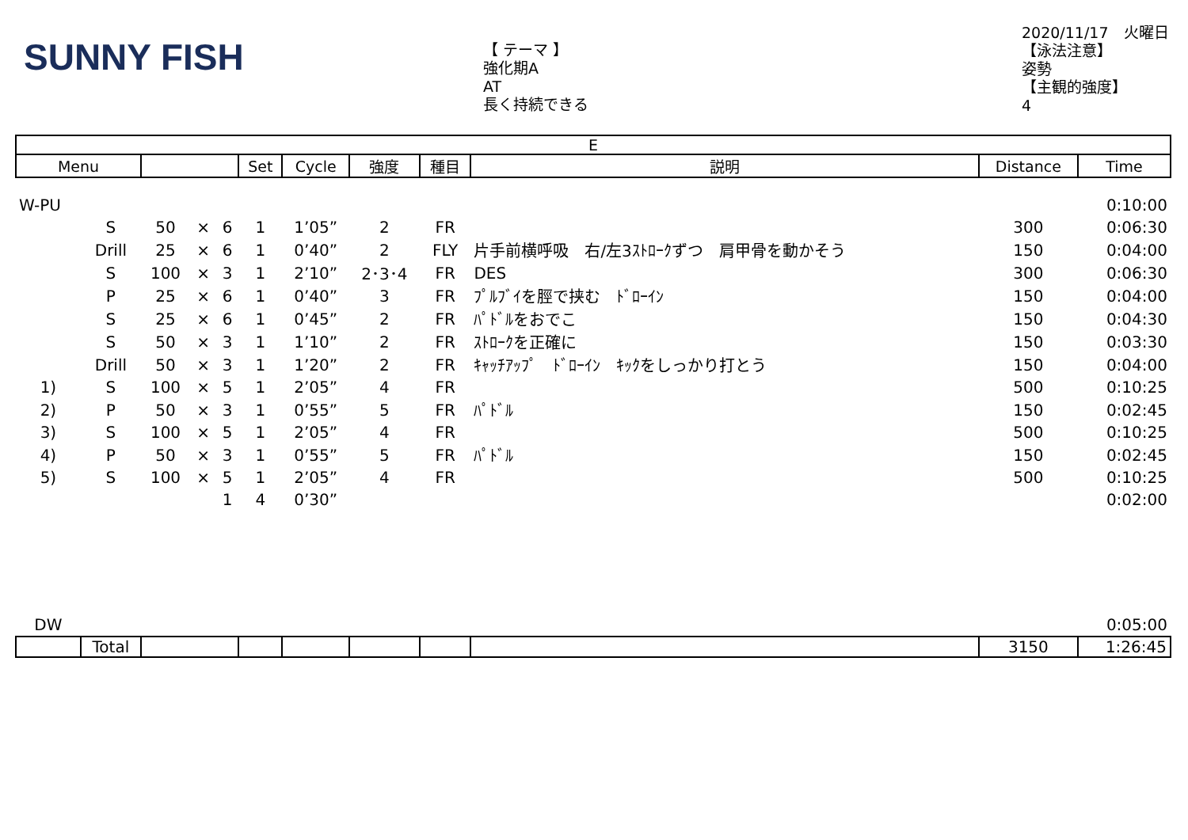SUNNY FISH
【 テーマ 】
強化期A
AT
長く持続できる
2020/11/17　火曜日
【泳法注意】
姿勢
【主観的強度】
4
| E | | | | | | | | | | | |
| --- | --- | --- | --- | --- | --- | --- | --- | --- | --- | --- | --- |
| Menu | | | | | Set | Cycle | 強度 | 種目 | 説明 | Distance | Time |
| W-PU | | | | | | | | | | | 0:10:00 |
| | S | 50 | × | 6 | 1 | 1’05” | 2 | FR | | 300 | 0:06:30 |
| | Drill | 25 | × | 6 | 1 | 0’40” | 2 | FLY | 片手前横呼吸 右/左3ｽﾄﾛｰｸずつ 肩甲骨を動かそう | 150 | 0:04:00 |
| | S | 100 | × | 3 | 1 | 2’10” | 2･3･4 | FR | DES | 300 | 0:06:30 |
| | P | 25 | × | 6 | 1 | 0’40” | 3 | FR | ﾌﾟﾙﾌﾞｲを脛で挟む ﾄﾞﾛｰｲﾝ | 150 | 0:04:00 |
| | S | 25 | × | 6 | 1 | 0’45” | 2 | FR | ﾊﾟﾄﾞﾙをおでこ | 150 | 0:04:30 |
| | S | 50 | × | 3 | 1 | 1’10” | 2 | FR | ｽﾄﾛｰｸを正確に | 150 | 0:03:30 |
| | Drill | 50 | × | 3 | 1 | 1’20” | 2 | FR | ｷｬｯﾁｱｯﾌﾟ ﾄﾞﾛｰｲﾝ ｷｯｸをしっかり打とう | 150 | 0:04:00 |
| 1) | S | 100 | × | 5 | 1 | 2’05” | 4 | FR | | 500 | 0:10:25 |
| 2) | P | 50 | × | 3 | 1 | 0’55” | 5 | FR | ﾊﾟﾄﾞﾙ | 150 | 0:02:45 |
| 3) | S | 100 | × | 5 | 1 | 2’05” | 4 | FR | | 500 | 0:10:25 |
| 4) | P | 50 | × | 3 | 1 | 0’55” | 5 | FR | ﾊﾟﾄﾞﾙ | 150 | 0:02:45 |
| 5) | S | 100 | × | 5 | 1 | 2’05” | 4 | FR | | 500 | 0:10:25 |
| | | | | 1 | 4 | 0’30” | | | | | 0:02:00 |
| DW | | | | | | | | | | | 0:05:00 |
| | Total | | | | | | | | | 3150 | 1:26:45 |